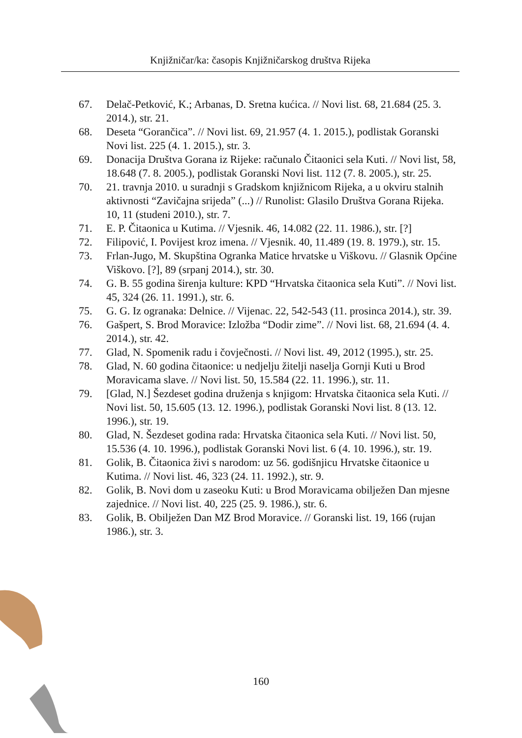Knjižničar/ka: časopis Knjižničarskog društva Rijeka
67. Delač-Petković, K.; Arbanas, D. Sretna kućica. // Novi list. 68, 21.684 (25. 3. 2014.), str. 21.
68. Deseta “Gorančica”. // Novi list. 69, 21.957 (4. 1. 2015.), podlistak Goranski Novi list. 225 (4. 1. 2015.), str. 3.
69. Donacija Društva Gorana iz Rijeke: računalo Čitaonici sela Kuti. // Novi list, 58, 18.648 (7. 8. 2005.), podlistak Goranski Novi list. 112 (7. 8. 2005.), str. 25.
70. 21. travnja 2010. u suradnji s Gradskom knjižnicom Rijeka, a u okviru stalnih aktivnosti “Zavičajna srijeda” (...) // Runolist: Glasilo Društva Gorana Rijeka. 10, 11 (studeni 2010.), str. 7.
71. E. P. Čitaonica u Kutima. // Vjesnik. 46, 14.082 (22. 11. 1986.), str. [?]
72. Filipović, I. Povijest kroz imena. // Vjesnik. 40, 11.489 (19. 8. 1979.), str. 15.
73. Frlan-Jugo, M. Skupština Ogranka Matice hrvatske u Viškovu. // Glasnik Općine Viškovo. [?], 89 (srpanj 2014.), str. 30.
74. G. B. 55 godina širenja kulture: KPD “Hrvatska čitaonica sela Kuti”. // Novi list. 45, 324 (26. 11. 1991.), str. 6.
75. G. G. Iz ogranaka: Delnice. // Vijenac. 22, 542-543 (11. prosinca 2014.), str. 39.
76. Gašpert, S. Brod Moravice: Izložba “Dodir zime”. // Novi list. 68, 21.694 (4. 4. 2014.), str. 42.
77. Glad, N. Spomenik radu i čovječnosti. // Novi list. 49, 2012 (1995.), str. 25.
78. Glad, N. 60 godina čitaonice: u nedjelju žitelji naselja Gornji Kuti u Brod Moravicama slave. // Novi list. 50, 15.584 (22. 11. 1996.), str. 11.
79. [Glad, N.] Šezdeset godina druženja s knjigom: Hrvatska čitaonica sela Kuti. // Novi list. 50, 15.605 (13. 12. 1996.), podlistak Goranski Novi list. 8 (13. 12. 1996.), str. 19.
80. Glad, N. Šezdeset godina rada: Hrvatska čitaonica sela Kuti. // Novi list. 50, 15.536 (4. 10. 1996.), podlistak Goranski Novi list. 6 (4. 10. 1996.), str. 19.
81. Golik, B. Čitaonica živi s narodom: uz 56. godišnjicu Hrvatske čitaonice u Kutima. // Novi list. 46, 323 (24. 11. 1992.), str. 9.
82. Golik, B. Novi dom u zaseoku Kuti: u Brod Moravicama obilježen Dan mjesne zajednice. // Novi list. 40, 225 (25. 9. 1986.), str. 6.
83. Golik, B. Obilježen Dan MZ Brod Moravice. // Goranski list. 19, 166 (rujan 1986.), str. 3.
160